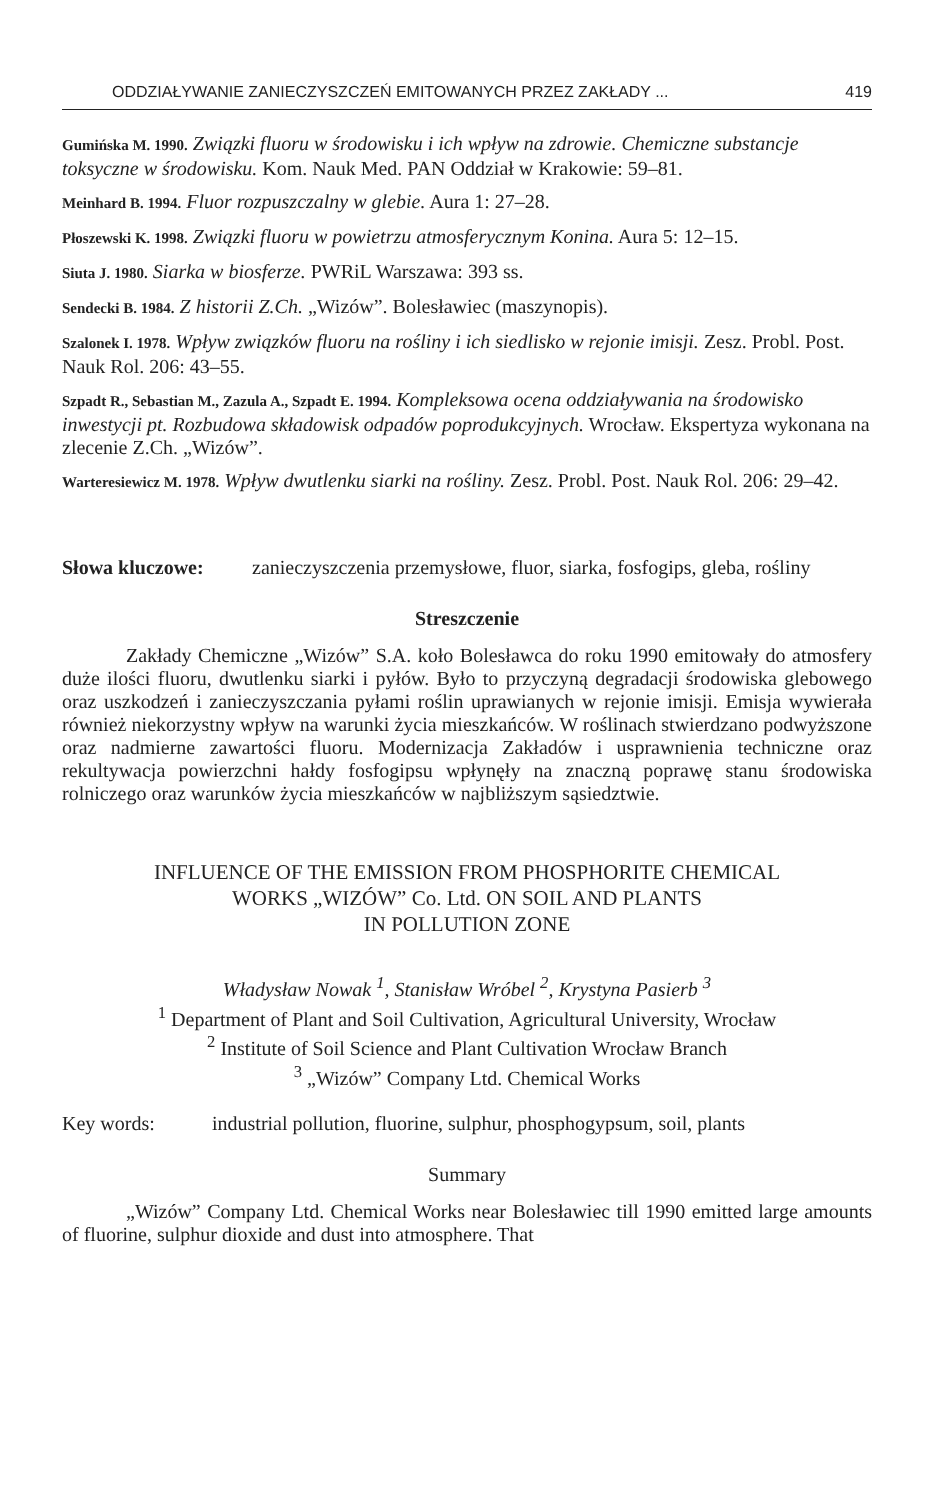ODDZIAŁYWANIE ZANIECZYSZCZEŃ EMITOWANYCH PRZEZ ZAKŁADY ... 419
Gumińska M. 1990. Związki fluoru w środowisku i ich wpływ na zdrowie. Chemiczne substancje toksyczne w środowisku. Kom. Nauk Med. PAN Oddział w Krakowie: 59–81.
Meinhard B. 1994. Fluor rozpuszczalny w glebie. Aura 1: 27–28.
Płoszewski K. 1998. Związki fluoru w powietrzu atmosferycznym Konina. Aura 5: 12–15.
Siuta J. 1980. Siarka w biosferze. PWRiL Warszawa: 393 ss.
Sendecki B. 1984. Z historii Z.Ch. „Wizów”. Bolesławiec (maszynopis).
Szalonek I. 1978. Wpływ związków fluoru na rośliny i ich siedlisko w rejonie imisji. Zesz. Probl. Post. Nauk Rol. 206: 43–55.
Szpadt R., Sebastian M., Zazula A., Szpadt E. 1994. Kompleksowa ocena oddziaływania na środowisko inwestycji pt. Rozbudowa składowisk odpadów poprodukcyjnych. Wrocław. Ekspertyza wykonana na zlecenie Z.Ch. „Wizów”.
Warteresiewicz M. 1978. Wpływ dwutlenku siarki na rośliny. Zesz. Probl. Post. Nauk Rol. 206: 29–42.
Słowa kluczowe: zanieczyszczenia przemysłowe, fluor, siarka, fosfogips, gleba, rośliny
Streszczenie
Zakłady Chemiczne „Wizów” S.A. koło Bolesławca do roku 1990 emitowały do atmosfery duże ilości fluoru, dwutlenku siarki i pyłów. Było to przyczyną degradacji środowiska glebowego oraz uszkodzeń i zanieczyszczania pyłami roślin uprawianych w rejonie imisji. Emisja wywierała również niekorzystny wpływ na warunki życia mieszkańców. W roślinach stwierdzano podwyższone oraz nadmierne zawartości fluoru. Modernizacja Zakładów i usprawnienia techniczne oraz rekultywacja powierzchni hałdy fosfogipsu wpłynęły na znaczną poprawę stanu środowiska rolniczego oraz warunków życia mieszkańców w najbliższym sąsiedztwie.
INFLUENCE OF THE EMISSION FROM PHOSPHORITE CHEMICAL
WORKS „WIZÓW” Co. Ltd. ON SOIL AND PLANTS
IN POLLUTION ZONE
Władysław Nowak <sup>1</sup>, Stanisław Wróbel <sup>2</sup>, Krystyna Pasierb <sup>3</sup>
<sup>1</sup> Department of Plant and Soil Cultivation, Agricultural University, Wrocław
<sup>2</sup> Institute of Soil Science and Plant Cultivation Wrocław Branch
<sup>3</sup> „Wizów” Company Ltd. Chemical Works
Key words: industrial pollution, fluorine, sulphur, phosphogypsum, soil, plants
Summary
„Wizów” Company Ltd. Chemical Works near Bolesławiec till 1990 emitted large amounts of fluorine, sulphur dioxide and dust into atmosphere. That